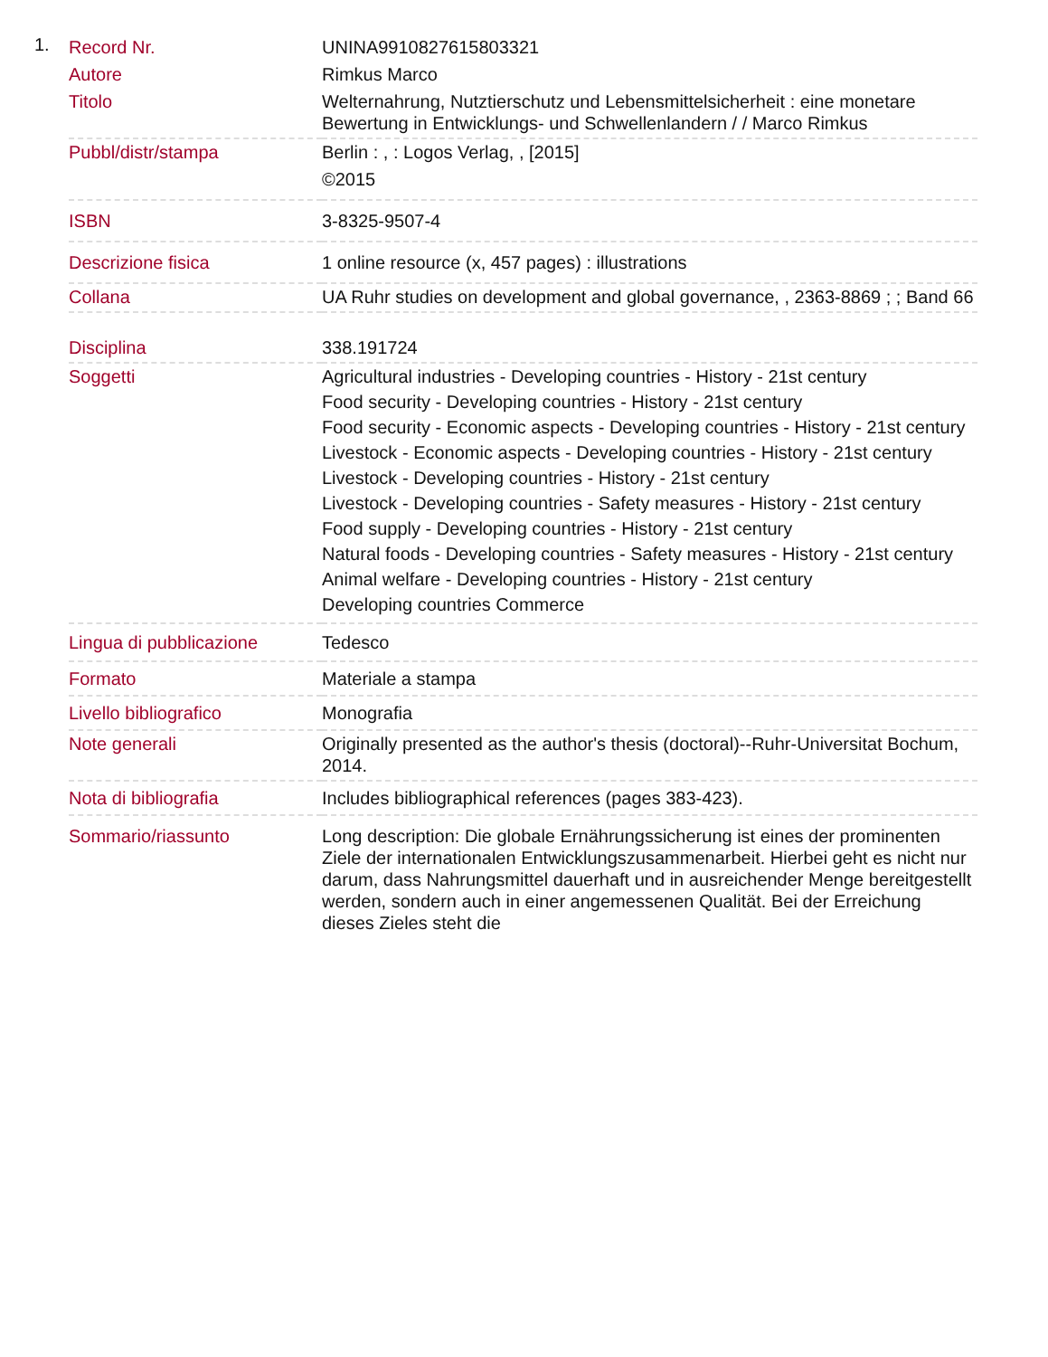1.
| Record Nr. | UNINA9910827615803321 |
| Autore | Rimkus Marco |
| Titolo | Welternahrung, Nutztierschutz und Lebensmittelsicherheit : eine monetare Bewertung in Entwicklungs- und Schwellenlandern / / Marco Rimkus |
| Pubbl/distr/stampa | Berlin : , : Logos Verlag, , [2015] ©2015 |
| ISBN | 3-8325-9507-4 |
| Descrizione fisica | 1 online resource (x, 457 pages) : illustrations |
| Collana | UA Ruhr studies on development and global governance, , 2363-8869 ; ; Band 66 |
| Disciplina | 338.191724 |
| Soggetti | Agricultural industries - Developing countries - History - 21st century Food security - Developing countries - History - 21st century Food security - Economic aspects - Developing countries - History - 21st century Livestock - Economic aspects - Developing countries - History - 21st century Livestock - Developing countries - History - 21st century Livestock - Developing countries - Safety measures - History - 21st century Food supply - Developing countries - History - 21st century Natural foods - Developing countries - Safety measures - History - 21st century Animal welfare - Developing countries - History - 21st century Developing countries Commerce |
| Lingua di pubblicazione | Tedesco |
| Formato | Materiale a stampa |
| Livello bibliografico | Monografia |
| Note generali | Originally presented as the author's thesis (doctoral)--Ruhr-Universitat Bochum, 2014. |
| Nota di bibliografia | Includes bibliographical references (pages 383-423). |
| Sommario/riassunto | Long description: Die globale Ernährungssicherung ist eines der prominenten Ziele der internationalen Entwicklungszusammenarbeit. Hierbei geht es nicht nur darum, dass Nahrungsmittel dauerhaft und in ausreichender Menge bereitgestellt werden, sondern auch in einer angemessenen Qualität. Bei der Erreichung dieses Zieles steht die |